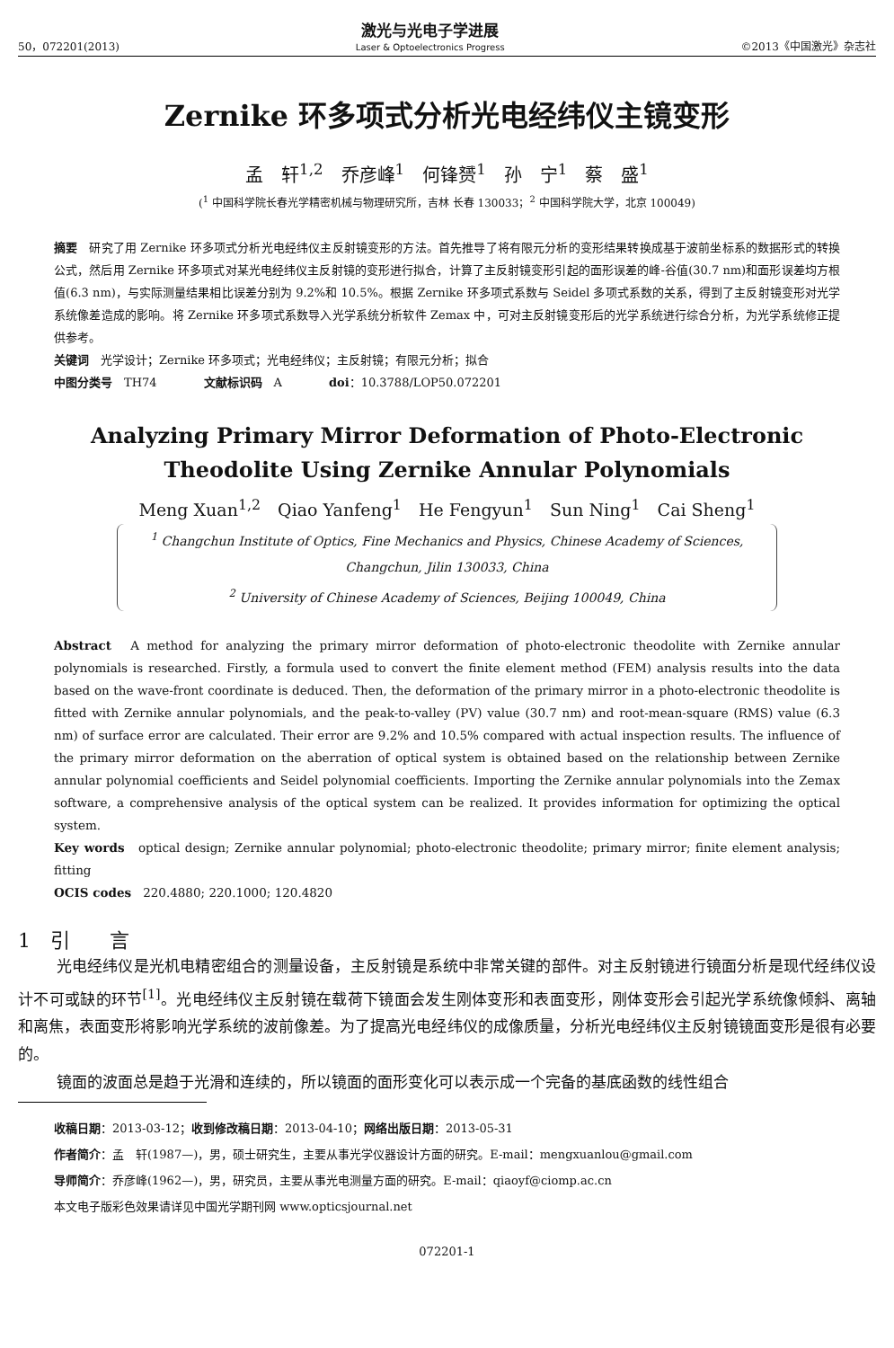50，072201(2013)
激光与光电子学进展
Laser & Optoelectronics Progress
©2013《中国激光》杂志社
Zernike 环多项式分析光电经纬仪主镜变形
孟　轩<sup>1,2</sup>　乔彦峰<sup>1</sup>　何锋赟<sup>1</sup>　孙　宁<sup>1</sup>　蔡　盛<sup>1</sup>
(<sup>1</sup> 中国科学院长春光学精密机械与物理研究所，吉林 长春 130033；<sup>2</sup> 中国科学院大学，北京 100049)
摘要　研究了用 Zernike 环多项式分析光电经纬仪主反射镜变形的方法。首先推导了将有限元分析的变形结果转换成基于波前坐标系的数据形式的转换公式，然后用 Zernike 环多项式对某光电经纬仪主反射镜的变形进行拟合，计算了主反射镜变形引起的面形误差的峰-谷值(30.7 nm)和面形误差均方根值(6.3 nm)，与实际测量结果相比误差分别为 9.2%和 10.5%。根据 Zernike 环多项式系数与 Seidel 多项式系数的关系，得到了主反射镜变形对光学系统像差造成的影响。将 Zernike 环多项式系数导入光学系统分析软件 Zemax 中，可对主反射镜变形后的光学系统进行综合分析，为光学系统修正提供参考。
关键词　光学设计；Zernike 环多项式；光电经纬仪；主反射镜；有限元分析；拟合
中图分类号　TH74　　　　文献标识码　A　　　　doi：10.3788/LOP50.072201
Analyzing Primary Mirror Deformation of Photo-Electronic
Theodolite Using Zernike Annular Polynomials
Meng Xuan<sup>1,2</sup>　Qiao Yanfeng<sup>1</sup>　He Fengyun<sup>1</sup>　Sun Ning<sup>1</sup>　Cai Sheng<sup>1</sup>
<sup>1</sup> Changchun Institute of Optics, Fine Mechanics and Physics, Chinese Academy of Sciences,
Changchun, Jilin 130033, China
<sup>2</sup> University of Chinese Academy of Sciences, Beijing 100049, China
Abstract　A method for analyzing the primary mirror deformation of photo-electronic theodolite with Zernike annular polynomials is researched. Firstly, a formula used to convert the finite element method (FEM) analysis results into the data based on the wave-front coordinate is deduced. Then, the deformation of the primary mirror in a photo-electronic theodolite is fitted with Zernike annular polynomials, and the peak-to-valley (PV) value (30.7 nm) and root-mean-square (RMS) value (6.3 nm) of surface error are calculated. Their error are 9.2% and 10.5% compared with actual inspection results. The influence of the primary mirror deformation on the aberration of optical system is obtained based on the relationship between Zernike annular polynomial coefficients and Seidel polynomial coefficients. Importing the Zernike annular polynomials into the Zemax software, a comprehensive analysis of the optical system can be realized. It provides information for optimizing the optical system.
Key words　optical design; Zernike annular polynomial; photo-electronic theodolite; primary mirror; finite element analysis; fitting
OCIS codes　220.4880; 220.1000; 120.4820
1　引　　言
光电经纬仪是光机电精密组合的测量设备，主反射镜是系统中非常关键的部件。对主反射镜进行镜面分析是现代经纬仪设计不可或缺的环节<sup>[1]</sup>。光电经纬仪主反射镜在载荷下镜面会发生刚体变形和表面变形，刚体变形会引起光学系统像倾斜、离轴和离焦，表面变形将影响光学系统的波前像差。为了提高光电经纬仪的成像质量，分析光电经纬仪主反射镜镜面变形是很有必要的。
镜面的波面总是趋于光滑和连续的，所以镜面的面形变化可以表示成一个完备的基底函数的线性组合
收稿日期：2013-03-12；收到修改稿日期：2013-04-10；网络出版日期：2013-05-31
作者简介：孟　轩(1987—)，男，硕士研究生，主要从事光学仪器设计方面的研究。E-mail：mengxuanlou@gmail.com
导师简介：乔彦峰(1962—)，男，研究员，主要从事光电测量方面的研究。E-mail：qiaoyf@ciomp.ac.cn
本文电子版彩色效果请详见中国光学期刊网 www.opticsjournal.net
072201-1